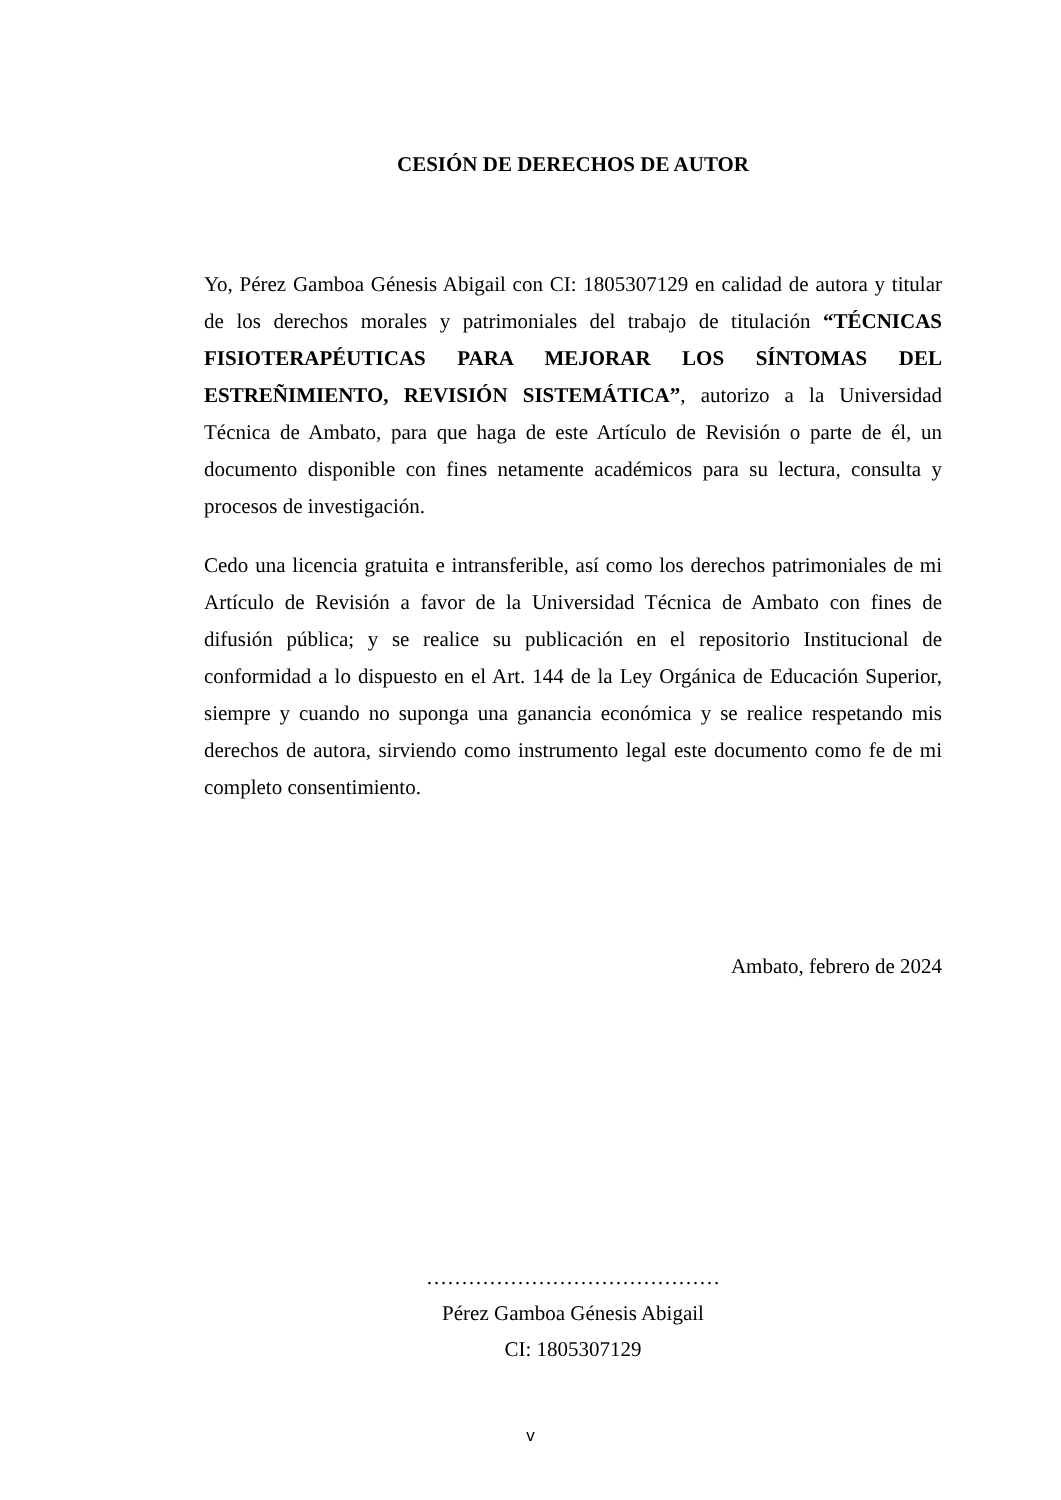CESIÓN DE DERECHOS DE AUTOR
Yo, Pérez Gamboa Génesis Abigail con CI: 1805307129 en calidad de autora y titular de los derechos morales y patrimoniales del trabajo de titulación “TÉCNICAS FISIOTERAPÉUTICAS PARA MEJORAR LOS SÍNTOMAS DEL ESTREÑIMIENTO, REVISIÓN SISTEMÁTICA”, autorizo a la Universidad Técnica de Ambato, para que haga de este Artículo de Revisión o parte de él, un documento disponible con fines netamente académicos para su lectura, consulta y procesos de investigación.
Cedo una licencia gratuita e intransferible, así como los derechos patrimoniales de mi Artículo de Revisión a favor de la Universidad Técnica de Ambato con fines de difusión pública; y se realice su publicación en el repositorio Institucional de conformidad a lo dispuesto en el Art. 144 de la Ley Orgánica de Educación Superior, siempre y cuando no suponga una ganancia económica y se realice respetando mis derechos de autora, sirviendo como instrumento legal este documento como fe de mi completo consentimiento.
Ambato, febrero de 2024
……………………………………
Pérez Gamboa Génesis Abigail
CI: 1805307129
v